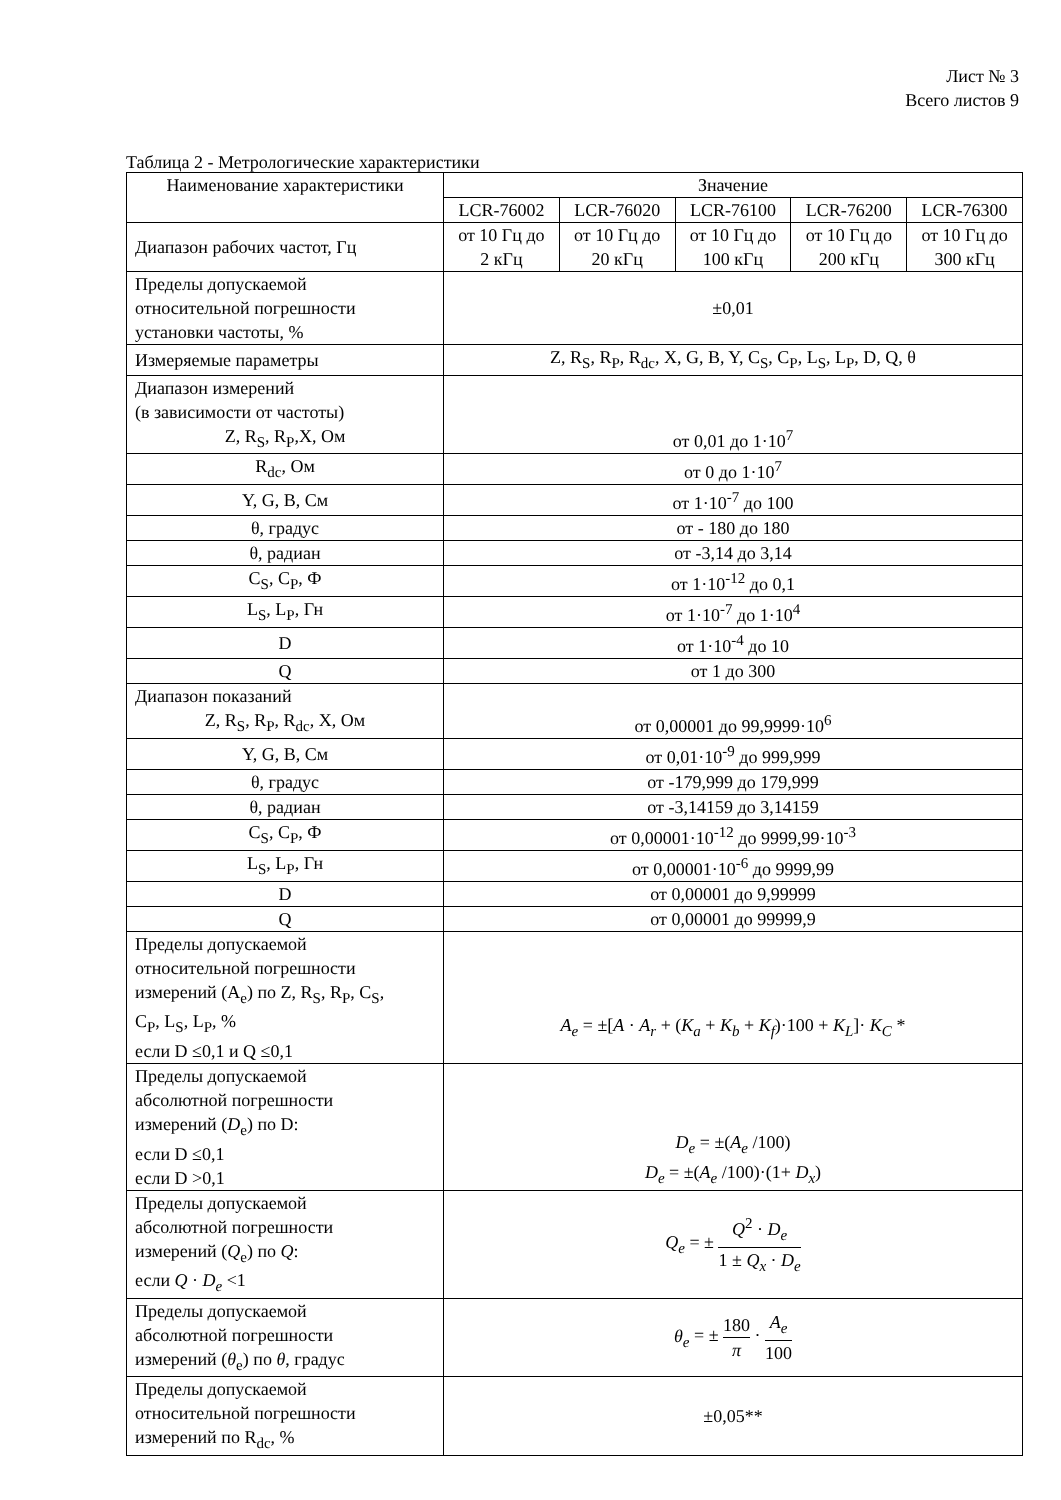Лист № 3
Всего листов 9
Таблица 2 - Метрологические характеристики
| Наименование характеристики | Значение | | | | |
| --- | --- | --- | --- | --- | --- |
| | LCR-76002 | LCR-76020 | LCR-76100 | LCR-76200 | LCR-76300 |
| Диапазон рабочих частот, Гц | от 10 Гц до 2 кГц | от 10 Гц до 20 кГц | от 10 Гц до 100 кГц | от 10 Гц до 200 кГц | от 10 Гц до 300 кГц |
| Пределы допускаемой относительной погрешности установки частоты, % | ±0,01 | | | | |
| Измеряемые параметры | Z, R<sub>S</sub>, R<sub>P</sub>, R<sub>dc</sub>, X, G, B, Y, C<sub>S</sub>, C<sub>P</sub>, L<sub>S</sub>, L<sub>P</sub>, D, Q, θ | | | | |
| Диапазон измерений (в зависимости от частоты) Z, R<sub>S</sub>, R<sub>P</sub>,X, Ом | от 0,01 до 1·10<sup>7</sup> | | | | |
| R<sub>dc</sub>, Ом | от 0 до 1·10<sup>7</sup> | | | | |
| Y, G, B, См | от 1·10<sup>-7</sup> до 100 | | | | |
| θ, градус | от - 180 до 180 | | | | |
| θ, радиан | от -3,14 до 3,14 | | | | |
| C<sub>S</sub>, C<sub>P</sub>, Ф | от 1·10<sup>-12</sup> до 0,1 | | | | |
| L<sub>S</sub>, L<sub>P</sub>, Гн | от 1·10<sup>-7</sup> до 1·10<sup>4</sup> | | | | |
| D | от 1·10<sup>-4</sup> до 10 | | | | |
| Q | от 1 до 300 | | | | |
| Диапазон показаний Z, R<sub>S</sub>, R<sub>P</sub>, R<sub>dc</sub>, X, Ом | от 0,00001 до 99,9999·10<sup>6</sup> | | | | |
| Y, G, B, См | от 0,01·10<sup>-9</sup> до 999,999 | | | | |
| θ, градус | от -179,999 до 179,999 | | | | |
| θ, радиан | от -3,14159 до 3,14159 | | | | |
| C<sub>S</sub>, C<sub>P</sub>, Ф | от 0,00001·10<sup>-12</sup> до 9999,99·10<sup>-3</sup> | | | | |
| L<sub>S</sub>, L<sub>P</sub>, Гн | от 0,00001·10<sup>-6</sup> до 9999,99 | | | | |
| D | от 0,00001 до 9,99999 | | | | |
| Q | от 0,00001 до 99999,9 | | | | |
| Пределы допускаемой относительной погрешности измерений (A<sub>e</sub>) по Z, R<sub>S</sub>, R<sub>P</sub>, C<sub>S</sub>, C<sub>P</sub>, L<sub>S</sub>, L<sub>P</sub>, % если D ≤0,1 и Q ≤0,1 | A<sub>e</sub> = ±[ A · A<sub>r</sub> + ( K<sub>a</sub> + K<sub>b</sub> + K<sub>f</sub> )·100 + K<sub>L</sub> ]· K<sub>C</sub> * | | | | |
| Пределы допускаемой абсолютной погрешности измерений ( D<sub>e</sub>) по D: если D ≤0,1 если D >0,1 | D<sub>e</sub> = ±( A<sub>e</sub> /100) D<sub>e</sub> = ±( A<sub>e</sub> /100)·(1+ D<sub>x</sub> ) | | | | |
| Пределы допускаемой абсолютной погрешности измерений ( Q<sub>e</sub>) по Q : если Q · D<sub>e</sub> <1 | Q<sub>e</sub> = ± Q<sup>2</sup> · D<sub>e</sub> 1 ± Q<sub>x</sub> · D<sub>e</sub> | | | | |
| Пределы допускаемой абсолютной погрешности измерений ( θ<sub>e</sub>) по θ , градус | θ<sub>e</sub> = ± 180 π · A<sub>e</sub> 100 | | | | |
| Пределы допускаемой относительной погрешности измерений по R<sub>dc</sub>, % | ±0,05** | | | | |